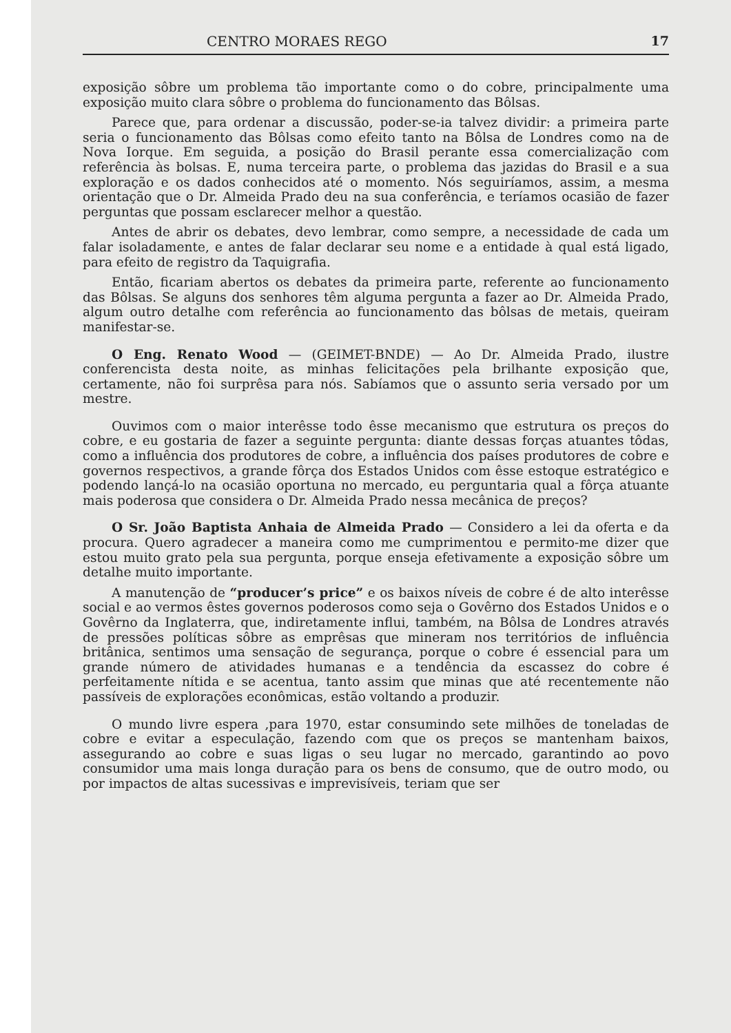CENTRO MORAES REGO 17
exposição sôbre um problema tão importante como o do cobre, principalmente uma exposição muito clara sôbre o problema do funcionamento das Bôlsas.
Parece que, para ordenar a discussão, poder-se-ia talvez dividir: a primeira parte seria o funcionamento das Bôlsas como efeito tanto na Bôlsa de Londres como na de Nova Iorque. Em seguida, a posição do Brasil perante essa comercialização com referência às bolsas. E, numa terceira parte, o problema das jazidas do Brasil e a sua exploração e os dados conhecidos até o momento. Nós seguiríamos, assim, a mesma orientação que o Dr. Almeida Prado deu na sua conferência, e teríamos ocasião de fazer perguntas que possam esclarecer melhor a questão.
Antes de abrir os debates, devo lembrar, como sempre, a necessidade de cada um falar isoladamente, e antes de falar declarar seu nome e a entidade à qual está ligado, para efeito de registro da Taquigrafia.
Então, ficariam abertos os debates da primeira parte, referente ao funcionamento das Bôlsas. Se alguns dos senhores têm alguma pergunta a fazer ao Dr. Almeida Prado, algum outro detalhe com referência ao funcionamento das bôlsas de metais, queiram manifestar-se.
O Eng. Renato Wood — (GEIMET-BNDE) — Ao Dr. Almeida Prado, ilustre conferencista desta noite, as minhas felicitações pela brilhante exposição que, certamente, não foi surprêsa para nós. Sabíamos que o assunto seria versado por um mestre.
Ouvimos com o maior interêsse todo êsse mecanismo que estrutura os preços do cobre, e eu gostaria de fazer a seguinte pergunta: diante dessas forças atuantes tôdas, como a influência dos produtores de cobre, a influência dos países produtores de cobre e governos respectivos, a grande fôrça dos Estados Unidos com êsse estoque estratégico e podendo lançá-lo na ocasião oportuna no mercado, eu perguntaria qual a fôrça atuante mais poderosa que considera o Dr. Almeida Prado nessa mecânica de preços?
O Sr. João Baptista Anhaia de Almeida Prado — Considero a lei da oferta e da procura. Quero agradecer a maneira como me cumprimentou e permito-me dizer que estou muito grato pela sua pergunta, porque enseja efetivamente a exposição sôbre um detalhe muito importante.
A manutenção de “producer’s price” e os baixos níveis de cobre é de alto interêsse social e ao vermos êstes governos poderosos como seja o Govêrno dos Estados Unidos e o Govêrno da Inglaterra, que, indiretamente influi, também, na Bôlsa de Londres através de pressões políticas sôbre as emprêsas que mineram nos territórios de influência britânica, sentimos uma sensação de segurança, porque o cobre é essencial para um grande número de atividades humanas e a tendência da escassez do cobre é perfeitamente nítida e se acentua, tanto assim que minas que até recentemente não passíveis de explorações econômicas, estão voltando a produzir.
O mundo livre espera ,para 1970, estar consumindo sete milhões de toneladas de cobre e evitar a especulação, fazendo com que os preços se mantenham baixos, assegurando ao cobre e suas ligas o seu lugar no mercado, garantindo ao povo consumidor uma mais longa duração para os bens de consumo, que de outro modo, ou por impactos de altas sucessivas e imprevisíveis, teriam que ser